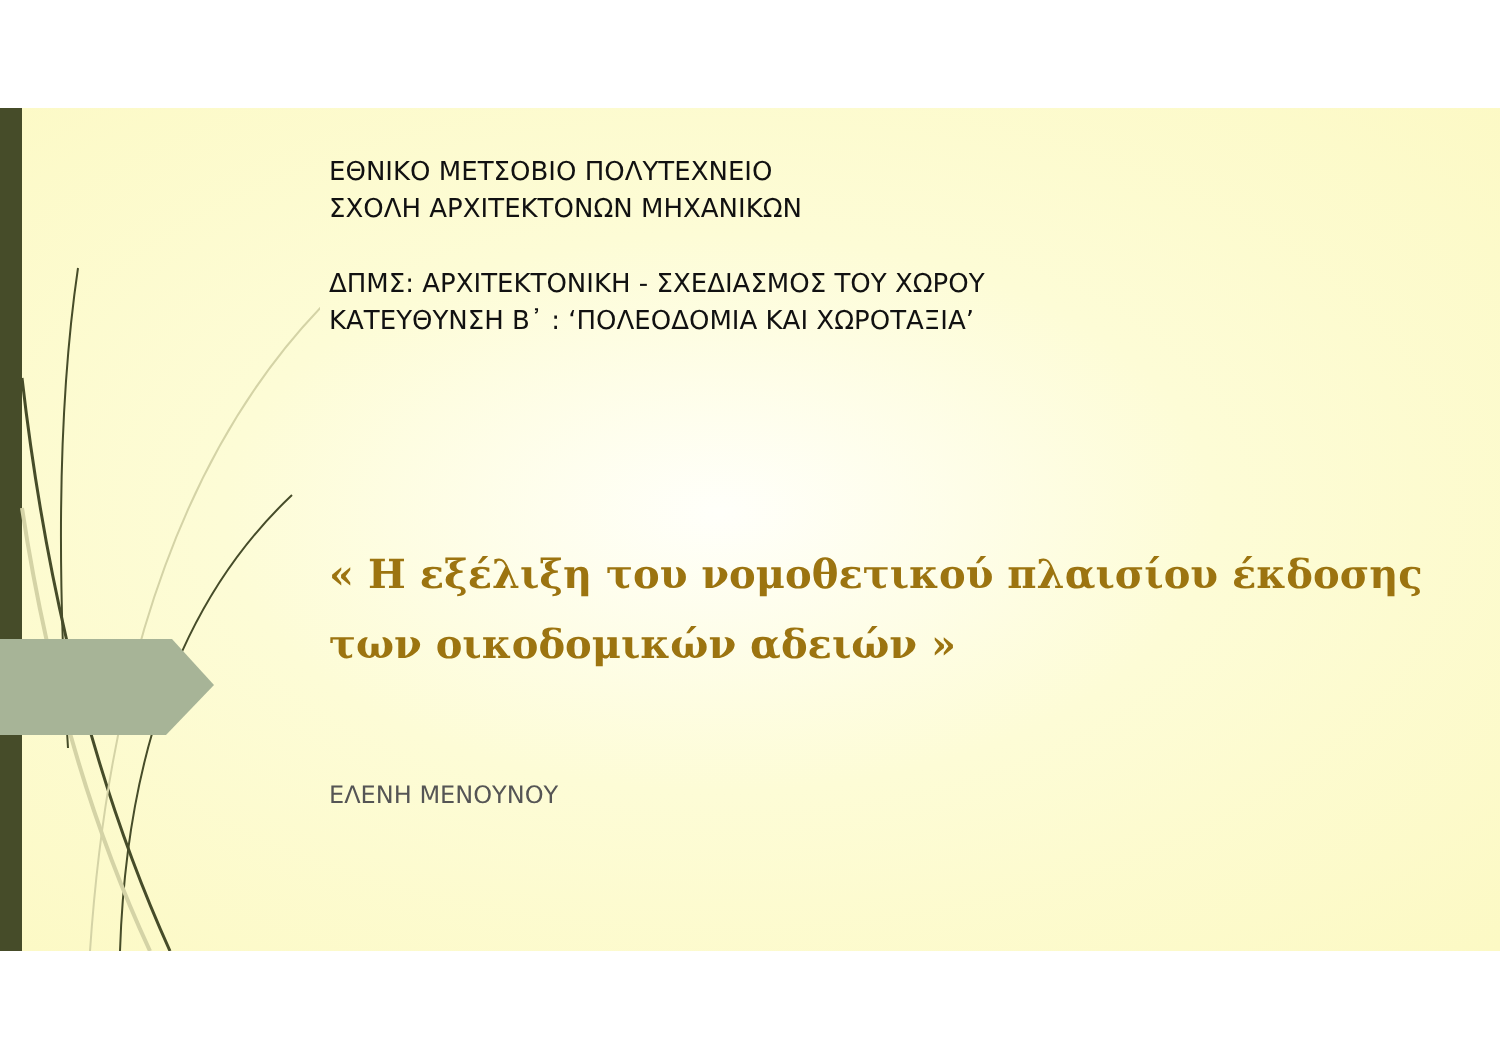ΕΘΝΙΚΟ ΜΕΤΣΟΒΙΟ ΠΟΛΥΤΕΧΝΕΙΟ
ΣΧΟΛΗ ΑΡΧΙΤΕΚΤΟΝΩΝ ΜΗΧΑΝΙΚΩΝ
ΔΠΜΣ: ΑΡΧΙΤΕΚΤΟΝΙΚΗ - ΣΧΕΔΙΑΣΜΟΣ ΤΟΥ ΧΩΡΟΥ
ΚΑΤΕΥΘΥΝΣΗ Β᾽ : ‘ΠΟΛΕΟΔΟΜΙΑ ΚΑΙ ΧΩΡΟΤΑΞΙΑ’
« Η εξέλιξη του νομοθετικού πλαισίου έκδοσης των οικοδομικών αδειών »
ΕΛΕΝΗ ΜΕΝΟΥΝΟΥ